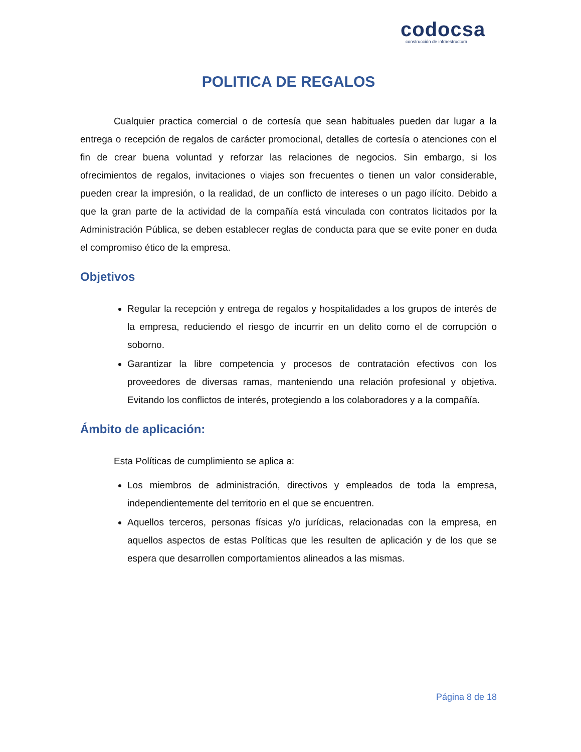codocsa
construcción de infraestructura
POLITICA DE REGALOS
Cualquier practica comercial o de cortesía que sean habituales pueden dar lugar a la entrega o recepción de regalos de carácter promocional, detalles de cortesía o atenciones con el fin de crear buena voluntad y reforzar las relaciones de negocios. Sin embargo, si los ofrecimientos de regalos, invitaciones o viajes son frecuentes o tienen un valor considerable, pueden crear la impresión, o la realidad, de un conflicto de intereses o un pago ilícito. Debido a que la gran parte de la actividad de la compañía está vinculada con contratos licitados por la Administración Pública, se deben establecer reglas de conducta para que se evite poner en duda el compromiso ético de la empresa.
Objetivos
Regular la recepción y entrega de regalos y hospitalidades a los grupos de interés de la empresa, reduciendo el riesgo de incurrir en un delito como el de corrupción o soborno.
Garantizar la libre competencia y procesos de contratación efectivos con los proveedores de diversas ramas, manteniendo una relación profesional y objetiva. Evitando los conflictos de interés, protegiendo a los colaboradores y a la compañía.
Ámbito de aplicación:
Esta Políticas de cumplimiento se aplica a:
Los miembros de administración, directivos y empleados de toda la empresa, independientemente del territorio en el que se encuentren.
Aquellos terceros, personas físicas y/o jurídicas, relacionadas con la empresa, en aquellos aspectos de estas Políticas que les resulten de aplicación y de los que se espera que desarrollen comportamientos alineados a las mismas.
Página 8 de 18